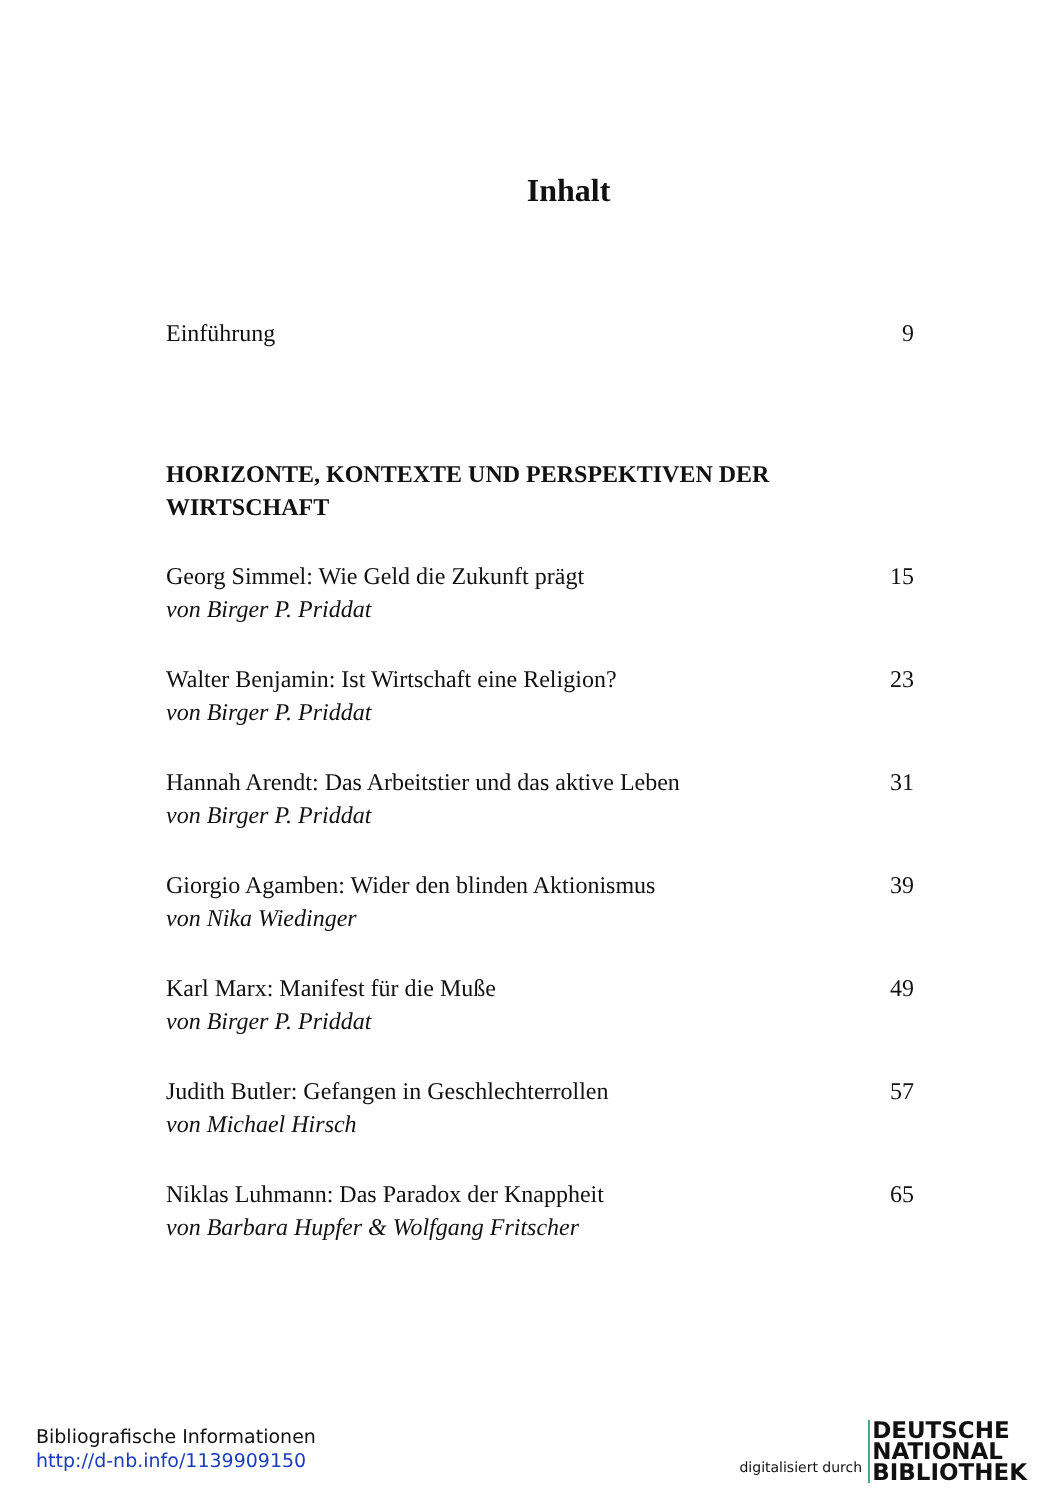Inhalt
Einführung 9
HORIZONTE, KONTEXTE UND PERSPEKTIVEN DER
WIRTSCHAFT
Georg Simmel: Wie Geld die Zukunft prägt 15
von Birger P. Priddat
Walter Benjamin: Ist Wirtschaft eine Religion? 23
von Birger P. Priddat
Hannah Arendt: Das Arbeitstier und das aktive Leben 31
von Birger P. Priddat
Giorgio Agamben: Wider den blinden Aktionismus 39
von Nika Wiedinger
Karl Marx: Manifest für die Muße 49
von Birger P. Priddat
Judith Butler: Gefangen in Geschlechterrollen 57
von Michael Hirsch
Niklas Luhmann: Das Paradox der Knappheit 65
von Barbara Hupfer & Wolfgang Fritscher
Bibliografische Informationen
http://d-nb.info/1139909150
digitalisiert durch DEUTSCHE
NATIONAL
BIBLIOTHEK